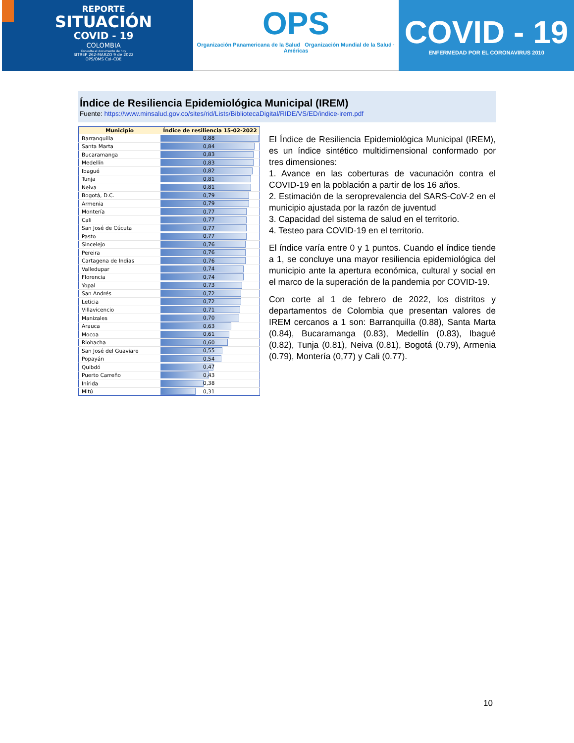REPORTE
SITUACIÓN
COVID - 19
COLOMBIA
Consulta el documento de hoy
SITREP 262-MARZO 9 de 2022
OPS/OMS Col–CDE
OPS
Organización Panamericana de la Salud Organización Mundial de la Salud · Américas
COVID - 19
ENFERMEDAD POR EL CORONAVIRUS 2010
Índice de Resiliencia Epidemiológica Municipal (IREM)
Fuente: https://www.minsalud.gov.co/sites/rid/Lists/BibliotecaDigital/RIDE/VS/ED/indice-irem.pdf
| Municipio | Índice de resiliencia 15-02-2022 |
| --- | --- |
| Barranquilla | 0,88 |
| Santa Marta | 0,84 |
| Bucaramanga | 0,83 |
| Medellín | 0,83 |
| Ibagué | 0,82 |
| Tunja | 0,81 |
| Neiva | 0,81 |
| Bogotá, D.C. | 0,79 |
| Armenia | 0,79 |
| Montería | 0,77 |
| Cali | 0,77 |
| San José de Cúcuta | 0,77 |
| Pasto | 0,77 |
| Sincelejo | 0,76 |
| Pereira | 0,76 |
| Cartagena de Indias | 0,76 |
| Valledupar | 0,74 |
| Florencia | 0,74 |
| Yopal | 0,73 |
| San Andrés | 0,72 |
| Leticia | 0,72 |
| Villavicencio | 0,71 |
| Manizales | 0,70 |
| Arauca | 0,63 |
| Mocoa | 0,61 |
| Riohacha | 0,60 |
| San José del Guaviare | 0,55 |
| Popayán | 0,54 |
| Quibdó | 0,47 |
| Puerto Carreño | 0,43 |
| Inírida | 0,38 |
| Mitú | 0,31 |
El Índice de Resiliencia Epidemiológica Municipal (IREM), es un índice sintético multidimensional conformado por tres dimensiones:
1. Avance en las coberturas de vacunación contra el COVID-19 en la población a partir de los 16 años.
2. Estimación de la seroprevalencia del SARS-CoV-2 en el municipio ajustada por la razón de juventud
3. Capacidad del sistema de salud en el territorio.
4. Testeo para COVID-19 en el territorio.
El índice varía entre 0 y 1 puntos. Cuando el índice tiende a 1, se concluye una mayor resiliencia epidemiológica del municipio ante la apertura económica, cultural y social en el marco de la superación de la pandemia por COVID-19.
Con corte al 1 de febrero de 2022, los distritos y departamentos de Colombia que presentan valores de IREM cercanos a 1 son: Barranquilla (0.88), Santa Marta (0.84), Bucaramanga (0.83), Medellín (0.83), Ibagué (0.82), Tunja (0.81), Neiva (0.81), Bogotá (0.79), Armenia (0.79), Montería (0,77) y Cali (0.77).
10